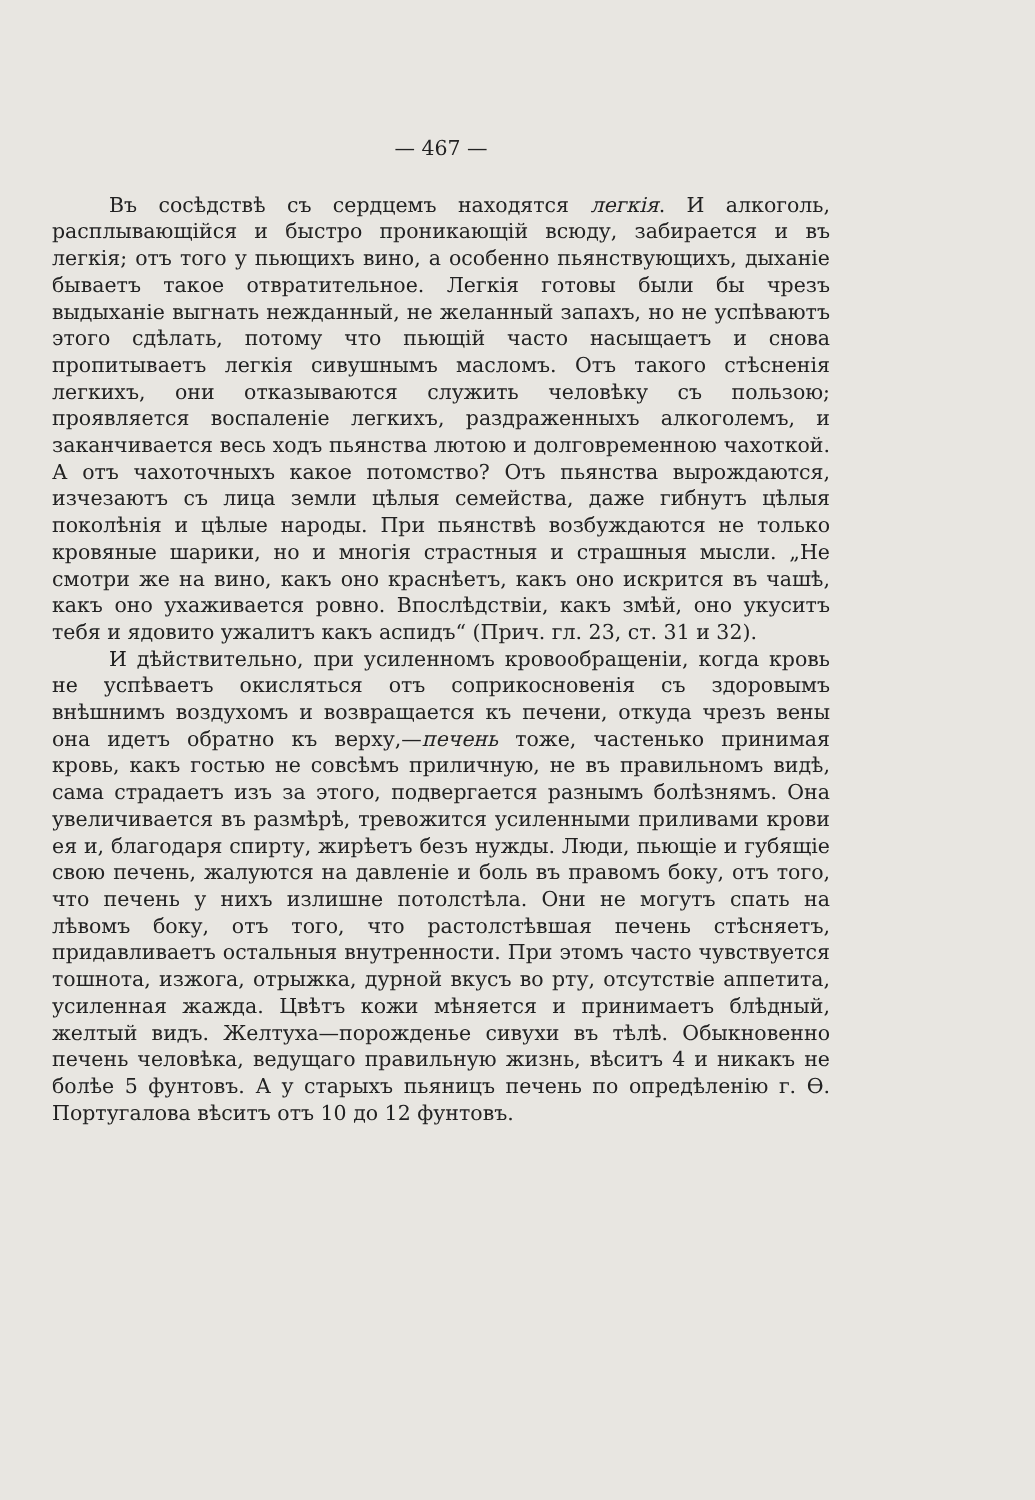— 467 —
Въ сосѣдствѣ съ сердцемъ находятся легкія. И алкоголь, расплывающійся и быстро проникающій всюду, забирается и въ легкія; отъ того у пьющихъ вино, а особенно пьянствующихъ, дыханіе бываетъ такое отвратительное. Легкія готовы были бы чрезъ выдыханіе выгнать нежданный, не желанный запахъ, но не успѣваютъ этого сдѣлать, потому что пьющій часто насыщаетъ и снова пропитываетъ легкія сивушнымъ масломъ. Отъ такого стѣсненія легкихъ, они отказываются служить человѣку съ пользою; проявляется воспаленіе легкихъ, раздраженныхъ алкоголемъ, и заканчивается весь ходъ пьянства лютою и долговременною чахоткой. А отъ чахоточныхъ какое потомство? Отъ пьянства вырождаются, изчезаютъ съ лица земли цѣлыя семейства, даже гибнутъ цѣлыя поколѣнія и цѣлые народы. При пьянствѣ возбуждаются не только кровяные шарики, но и многія страстныя и страшныя мысли. „Не смотри же на вино, какъ оно краснѣетъ, какъ оно искрится въ чашѣ, какъ оно ухаживается ровно. Впослѣдствіи, какъ змѣй, оно укуситъ тебя и ядовито ужалитъ какъ аспидъ“ (Прич. гл. 23, ст. 31 и 32).
И дѣйствительно, при усиленномъ кровообращеніи, когда кровь не успѣваетъ окисляться отъ соприкосновенія съ здоровымъ внѣшнимъ воздухомъ и возвращается къ печени, откуда чрезъ вены она идетъ обратно къ верху,—печень тоже, частенько принимая кровь, какъ гостью не совсѣмъ приличную, не въ правильномъ видѣ, сама страдаетъ изъ за этого, подвергается разнымъ болѣзнямъ. Она увеличивается въ размѣрѣ, тревожится усиленными приливами крови ея и, благодаря спирту, жирѣетъ безъ нужды. Люди, пьющіе и губящіе свою печень, жалуются на давленіе и боль въ правомъ боку, отъ того, что печень у нихъ излишне потолстѣла. Они не могутъ спать на лѣвомъ боку, отъ того, что растолстѣвшая печень стѣсняетъ, придавливаетъ остальныя внутренности. При этомъ часто чувствуется тошнота, изжога, отрыжка, дурной вкусъ во рту, отсутствіе аппетита, усиленная жажда. Цвѣтъ кожи мѣняется и принимаетъ блѣдный, желтый видъ. Желтуха—порожденье сивухи въ тѣлѣ. Обыкновенно печень человѣка, ведущаго правильную жизнь, вѣситъ 4 и никакъ не болѣе 5 фунтовъ. А у старыхъ пьяницъ печень по опредѣленію г. Ѳ. Португалова вѣситъ отъ 10 до 12 фунтовъ.